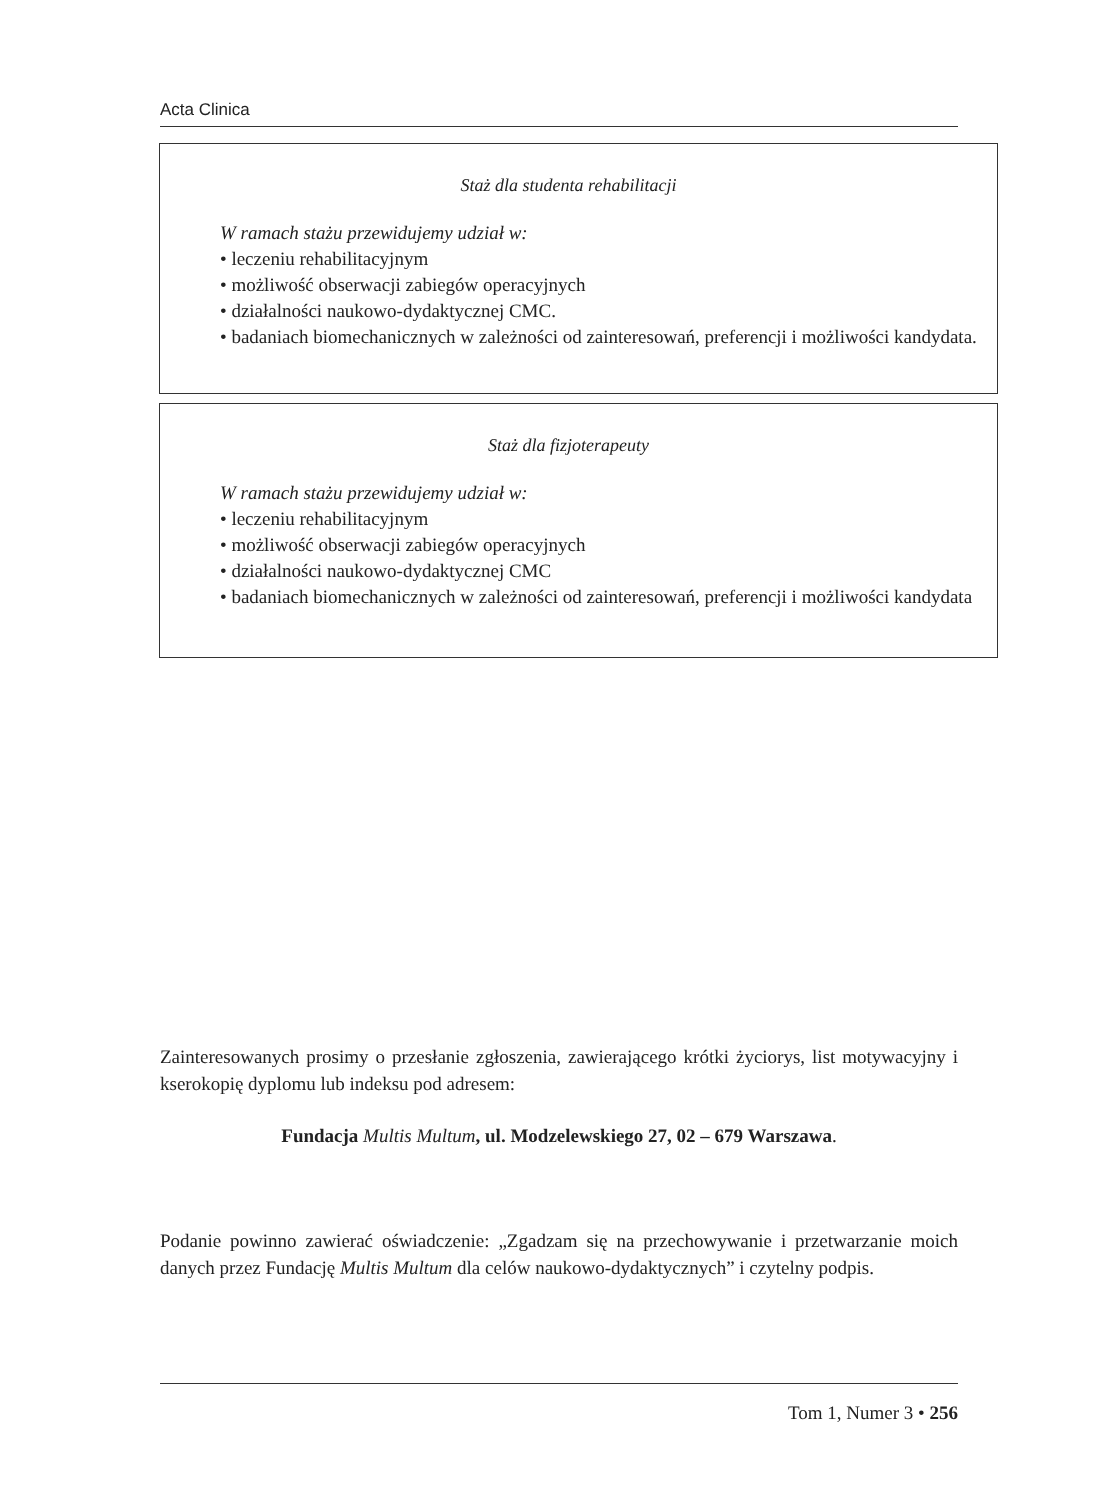Acta Clinica
Staż dla studenta rehabilitacji
W ramach stażu przewidujemy udział w:
• leczeniu rehabilitacyjnym
• możliwość obserwacji zabiegów operacyjnych
• działalności naukowo-dydaktycznej CMC.
• badaniach biomechanicznych w zależności od zainteresowań, preferencji i możliwości kandydata.
Staż dla fizjoterapeuty
W ramach stażu przewidujemy udział w:
• leczeniu rehabilitacyjnym
• możliwość obserwacji zabiegów operacyjnych
• działalności naukowo-dydaktycznej CMC
• badaniach biomechanicznych w zależności od zainteresowań, preferencji i możliwości kandydata
Zainteresowanych prosimy o przesłanie zgłoszenia, zawierającego krótki życiorys, list motywacyjny i kserokopię dyplomu lub indeksu pod adresem:
Fundacja Multis Multum, ul. Modzelewskiego 27, 02 – 679 Warszawa.
Podanie powinno zawierać oświadczenie: „Zgadzam się na przechowywanie i przetwarzanie moich danych przez Fundację Multis Multum dla celów naukowo-dydaktycznych” i czytelny podpis.
Tom 1, Numer 3 • 256